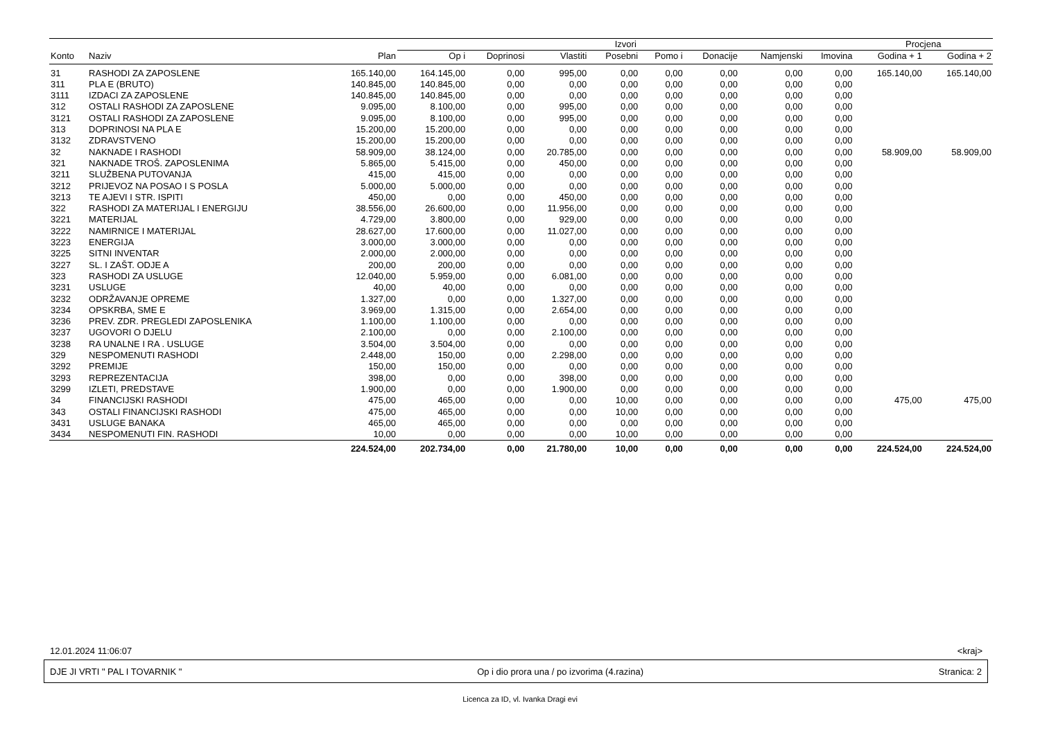| | | | Izvori | | | | | | | | Procjena | |
| --- | --- | --- | --- | --- | --- | --- | --- | --- | --- | --- | --- | --- |
| Konto | Naziv | Plan | Op i | Doprinosi | Vlastiti | Posebni | Pomo i | Donacije | Namjenski | Imovina | Godina + 1 | Godina + 2 |
| 31 | RASHODI ZA ZAPOSLENE | 165.140,00 | 164.145,00 | 0,00 | 995,00 | 0,00 | 0,00 | 0,00 | 0,00 | 0,00 | 165.140,00 | 165.140,00 |
| 311 | PLA E (BRUTO) | 140.845,00 | 140.845,00 | 0,00 | 0,00 | 0,00 | 0,00 | 0,00 | 0,00 | 0,00 | | |
| 3111 | IZDACI ZA ZAPOSLENE | 140.845,00 | 140.845,00 | 0,00 | 0,00 | 0,00 | 0,00 | 0,00 | 0,00 | 0,00 | | |
| 312 | OSTALI RASHODI ZA ZAPOSLENE | 9.095,00 | 8.100,00 | 0,00 | 995,00 | 0,00 | 0,00 | 0,00 | 0,00 | 0,00 | | |
| 3121 | OSTALI RASHODI ZA ZAPOSLENE | 9.095,00 | 8.100,00 | 0,00 | 995,00 | 0,00 | 0,00 | 0,00 | 0,00 | 0,00 | | |
| 313 | DOPRINOSI NA PLA E | 15.200,00 | 15.200,00 | 0,00 | 0,00 | 0,00 | 0,00 | 0,00 | 0,00 | 0,00 | | |
| 3132 | ZDRAVSTVENO | 15.200,00 | 15.200,00 | 0,00 | 0,00 | 0,00 | 0,00 | 0,00 | 0,00 | 0,00 | | |
| 32 | NAKNADE I RASHODI | 58.909,00 | 38.124,00 | 0,00 | 20.785,00 | 0,00 | 0,00 | 0,00 | 0,00 | 0,00 | 58.909,00 | 58.909,00 |
| 321 | NAKNADE TROŠ. ZAPOSLENIMA | 5.865,00 | 5.415,00 | 0,00 | 450,00 | 0,00 | 0,00 | 0,00 | 0,00 | 0,00 | | |
| 3211 | SLUŽBENA PUTOVANJA | 415,00 | 415,00 | 0,00 | 0,00 | 0,00 | 0,00 | 0,00 | 0,00 | 0,00 | | |
| 3212 | PRIJEVOZ NA POSAO I S POSLA | 5.000,00 | 5.000,00 | 0,00 | 0,00 | 0,00 | 0,00 | 0,00 | 0,00 | 0,00 | | |
| 3213 | TE AJEVI I STR. ISPITI | 450,00 | 0,00 | 0,00 | 450,00 | 0,00 | 0,00 | 0,00 | 0,00 | 0,00 | | |
| 322 | RASHODI ZA MATERIJAL I ENERGIJU | 38.556,00 | 26.600,00 | 0,00 | 11.956,00 | 0,00 | 0,00 | 0,00 | 0,00 | 0,00 | | |
| 3221 | MATERIJAL | 4.729,00 | 3.800,00 | 0,00 | 929,00 | 0,00 | 0,00 | 0,00 | 0,00 | 0,00 | | |
| 3222 | NAMIRNICE I MATERIJAL | 28.627,00 | 17.600,00 | 0,00 | 11.027,00 | 0,00 | 0,00 | 0,00 | 0,00 | 0,00 | | |
| 3223 | ENERGIJA | 3.000,00 | 3.000,00 | 0,00 | 0,00 | 0,00 | 0,00 | 0,00 | 0,00 | 0,00 | | |
| 3225 | SITNI INVENTAR | 2.000,00 | 2.000,00 | 0,00 | 0,00 | 0,00 | 0,00 | 0,00 | 0,00 | 0,00 | | |
| 3227 | SL. I ZAŠT. ODJE A | 200,00 | 200,00 | 0,00 | 0,00 | 0,00 | 0,00 | 0,00 | 0,00 | 0,00 | | |
| 323 | RASHODI ZA USLUGE | 12.040,00 | 5.959,00 | 0,00 | 6.081,00 | 0,00 | 0,00 | 0,00 | 0,00 | 0,00 | | |
| 3231 | USLUGE | 40,00 | 40,00 | 0,00 | 0,00 | 0,00 | 0,00 | 0,00 | 0,00 | 0,00 | | |
| 3232 | ODRŽAVANJE OPREME | 1.327,00 | 0,00 | 0,00 | 1.327,00 | 0,00 | 0,00 | 0,00 | 0,00 | 0,00 | | |
| 3234 | OPSKRBA, SME E | 3.969,00 | 1.315,00 | 0,00 | 2.654,00 | 0,00 | 0,00 | 0,00 | 0,00 | 0,00 | | |
| 3236 | PREV. ZDR. PREGLEDI ZAPOSLENIKA | 1.100,00 | 1.100,00 | 0,00 | 0,00 | 0,00 | 0,00 | 0,00 | 0,00 | 0,00 | | |
| 3237 | UGOVORI O DJELU | 2.100,00 | 0,00 | 0,00 | 2.100,00 | 0,00 | 0,00 | 0,00 | 0,00 | 0,00 | | |
| 3238 | RA UNALNE I RA . USLUGE | 3.504,00 | 3.504,00 | 0,00 | 0,00 | 0,00 | 0,00 | 0,00 | 0,00 | 0,00 | | |
| 329 | NESPOMENUTI RASHODI | 2.448,00 | 150,00 | 0,00 | 2.298,00 | 0,00 | 0,00 | 0,00 | 0,00 | 0,00 | | |
| 3292 | PREMIJE | 150,00 | 150,00 | 0,00 | 0,00 | 0,00 | 0,00 | 0,00 | 0,00 | 0,00 | | |
| 3293 | REPREZENTACIJA | 398,00 | 0,00 | 0,00 | 398,00 | 0,00 | 0,00 | 0,00 | 0,00 | 0,00 | | |
| 3299 | IZLETI, PREDSTAVE | 1.900,00 | 0,00 | 0,00 | 1.900,00 | 0,00 | 0,00 | 0,00 | 0,00 | 0,00 | | |
| 34 | FINANCIJSKI RASHODI | 475,00 | 465,00 | 0,00 | 0,00 | 10,00 | 0,00 | 0,00 | 0,00 | 0,00 | 475,00 | 475,00 |
| 343 | OSTALI FINANCIJSKI RASHODI | 475,00 | 465,00 | 0,00 | 0,00 | 10,00 | 0,00 | 0,00 | 0,00 | 0,00 | | |
| 3431 | USLUGE BANAKA | 465,00 | 465,00 | 0,00 | 0,00 | 0,00 | 0,00 | 0,00 | 0,00 | 0,00 | | |
| 3434 | NESPOMENUTI FIN. RASHODI | 10,00 | 0,00 | 0,00 | 0,00 | 10,00 | 0,00 | 0,00 | 0,00 | 0,00 | | |
| | | 224.524,00 | 202.734,00 | 0,00 | 21.780,00 | 10,00 | 0,00 | 0,00 | 0,00 | 0,00 | 224.524,00 | 224.524,00 |
12.01.2024 11:06:07 <kraj>
DJE JI VRTI " PAL I TOVARNIK " Op i dio prora una / po izvorima (4.razina) Stranica: 2
Licenca za ID, vl. Ivanka Dragi evi